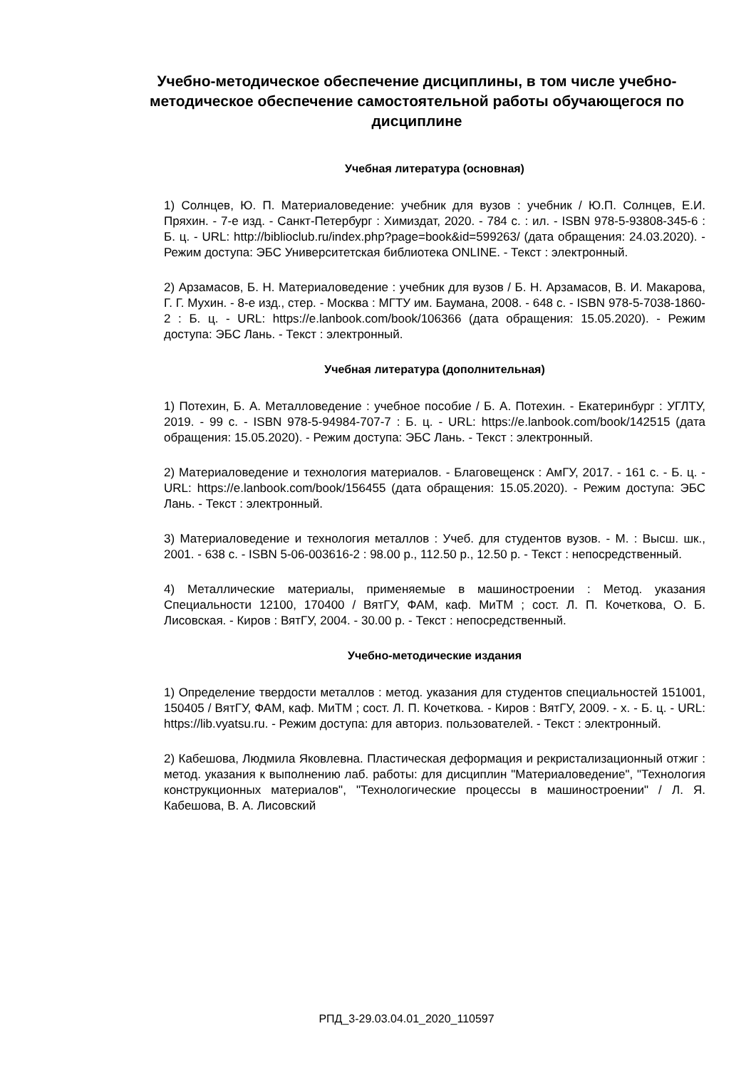Учебно-методическое обеспечение дисциплины, в том числе учебно-методическое обеспечение самостоятельной работы обучающегося по дисциплине
Учебная литература (основная)
1) Солнцев, Ю. П. Материаловедение: учебник для вузов : учебник / Ю.П. Солнцев, Е.И. Пряхин. - 7-е изд. - Санкт-Петербург : Химиздат, 2020. - 784 с. : ил. - ISBN 978-5-93808-345-6 : Б. ц. - URL: http://biblioclub.ru/index.php?page=book&id=599263/ (дата обращения: 24.03.2020). - Режим доступа: ЭБС Университетская библиотека ONLINE. - Текст : электронный.
2) Арзамасов, Б. Н. Материаловедение : учебник для вузов / Б. Н. Арзамасов, В. И. Макарова, Г. Г. Мухин. - 8-е изд., стер. - Москва : МГТУ им. Баумана, 2008. - 648 с. - ISBN 978-5-7038-1860-2 : Б. ц. - URL: https://e.lanbook.com/book/106366 (дата обращения: 15.05.2020). - Режим доступа: ЭБС Лань. - Текст : электронный.
Учебная литература (дополнительная)
1) Потехин, Б. А. Металловедение : учебное пособие / Б. А. Потехин. - Екатеринбург : УГЛТУ, 2019. - 99 с. - ISBN 978-5-94984-707-7 : Б. ц. - URL: https://e.lanbook.com/book/142515 (дата обращения: 15.05.2020). - Режим доступа: ЭБС Лань. - Текст : электронный.
2) Материаловедение и технология материалов. - Благовещенск : АмГУ, 2017. - 161 с. - Б. ц. - URL: https://e.lanbook.com/book/156455 (дата обращения: 15.05.2020). - Режим доступа: ЭБС Лань. - Текст : электронный.
3) Материаловедение и технология металлов : Учеб. для студентов вузов. - М. : Высш. шк., 2001. - 638 с. - ISBN 5-06-003616-2 : 98.00 р., 112.50 р., 12.50 р. - Текст : непосредственный.
4) Металлические материалы, применяемые в машиностроении : Метод. указания Специальности 12100, 170400 / ВятГУ, ФАМ, каф. МиТМ ; сост. Л. П. Кочеткова, О. Б. Лисовская. - Киров : ВятГУ, 2004. - 30.00 р. - Текст : непосредственный.
Учебно-методические издания
1) Определение твердости металлов : метод. указания для студентов специальностей 151001, 150405 / ВятГУ, ФАМ, каф. МиТМ ; сост. Л. П. Кочеткова. - Киров : ВятГУ, 2009. - x. - Б. ц. - URL: https://lib.vyatsu.ru. - Режим доступа: для авториз. пользователей. - Текст : электронный.
2) Кабешова, Людмила Яковлевна. Пластическая деформация и рекристализационный отжиг : метод. указания к выполнению лаб. работы: для дисциплин "Материаловедение", "Технология конструкционных материалов", "Технологические процессы в машиностроении" / Л. Я. Кабешова, В. А. Лисовский
РПД_3-29.03.04.01_2020_110597